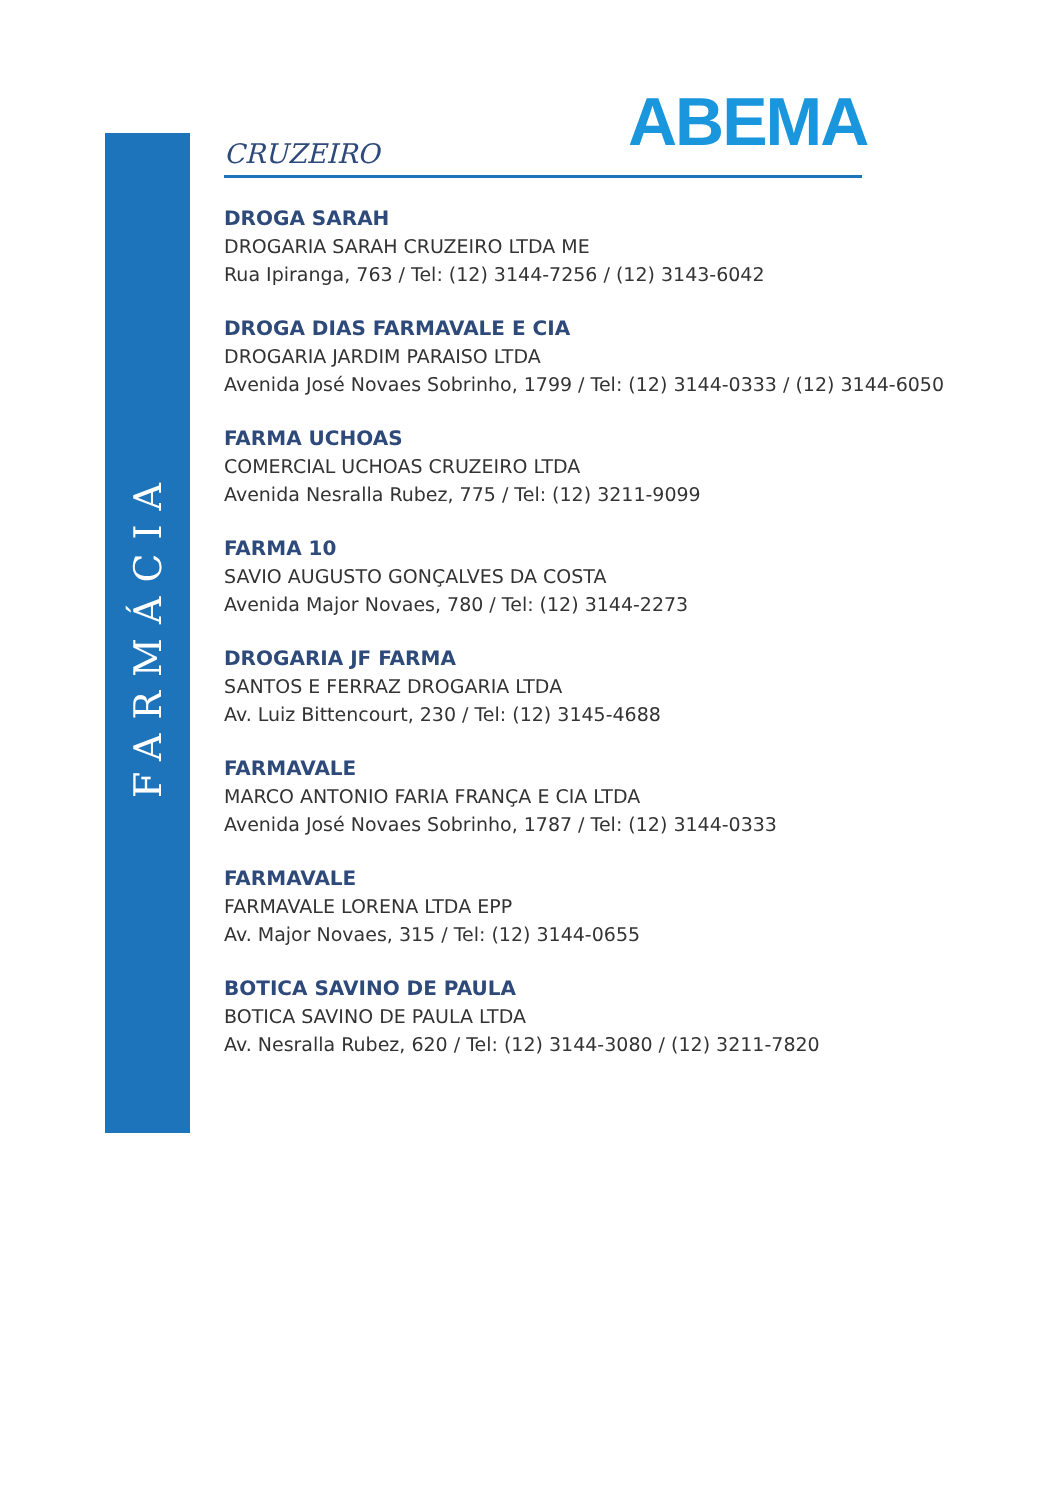FARMÁCIA
ABEMA
CRUZEIRO
DROGA SARAH
DROGARIA SARAH CRUZEIRO LTDA ME
Rua Ipiranga, 763 / Tel: (12) 3144-7256 / (12) 3143-6042
DROGA DIAS FARMAVALE E CIA
DROGARIA JARDIM PARAISO LTDA
Avenida José Novaes Sobrinho, 1799 / Tel: (12) 3144-0333 / (12) 3144-6050
FARMA UCHOAS
COMERCIAL UCHOAS CRUZEIRO LTDA
Avenida Nesralla Rubez, 775 / Tel: (12) 3211-9099
FARMA 10
SAVIO AUGUSTO GONÇALVES DA COSTA
Avenida Major Novaes, 780 / Tel: (12) 3144-2273
DROGARIA JF FARMA
SANTOS E FERRAZ DROGARIA LTDA
Av. Luiz Bittencourt, 230 / Tel: (12) 3145-4688
FARMAVALE
MARCO ANTONIO FARIA FRANÇA E CIA LTDA
Avenida José Novaes Sobrinho, 1787 / Tel: (12) 3144-0333
FARMAVALE
FARMAVALE LORENA LTDA EPP
Av. Major Novaes, 315 / Tel: (12) 3144-0655
BOTICA SAVINO DE PAULA
BOTICA SAVINO DE PAULA LTDA
Av. Nesralla Rubez, 620 / Tel: (12) 3144-3080 / (12) 3211-7820